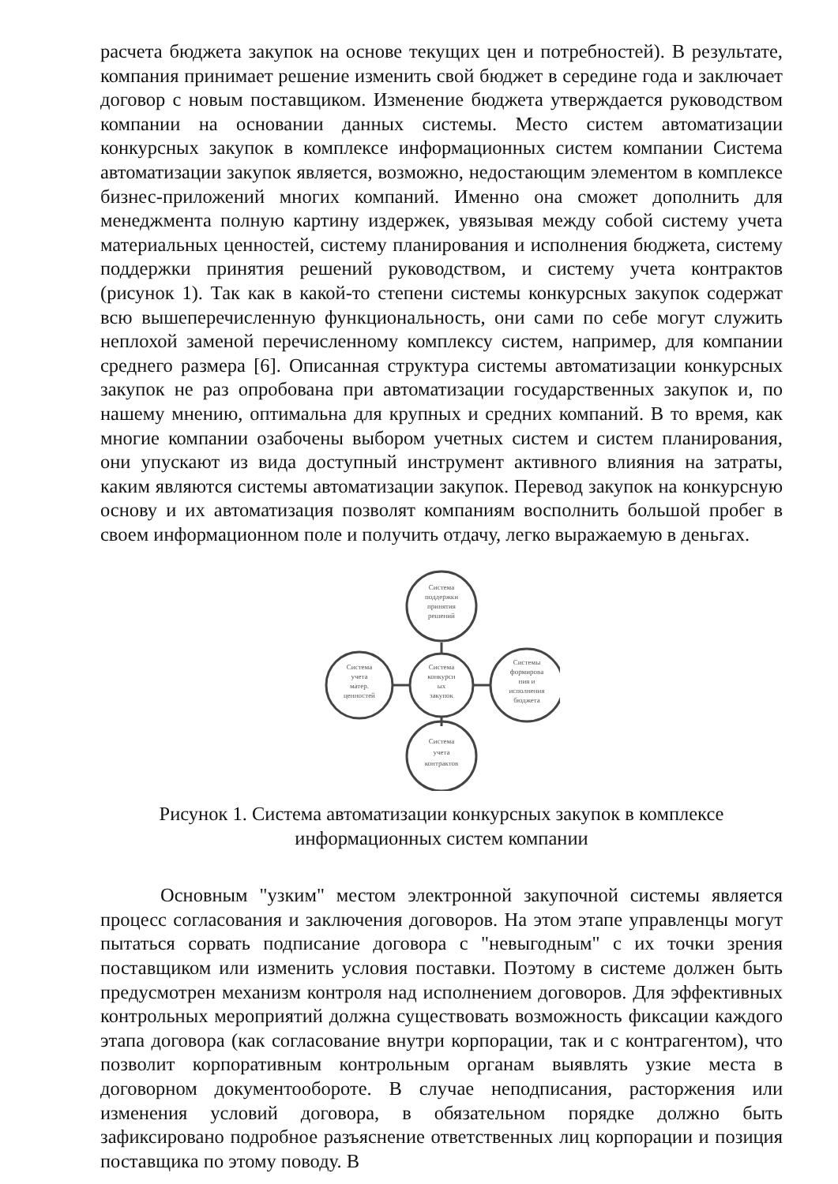расчета бюджета закупок на основе текущих цен и потребностей). В результате, компания принимает решение изменить свой бюджет в середине года и заключает договор с новым поставщиком. Изменение бюджета утверждается руководством компании на основании данных системы. Место систем автоматизации конкурсных закупок в комплексе информационных систем компании Система автоматизации закупок является, возможно, недостающим элементом в комплексе бизнес-приложений многих компаний. Именно она сможет дополнить для менеджмента полную картину издержек, увязывая между собой систему учета материальных ценностей, систему планирования и исполнения бюджета, систему поддержки принятия решений руководством, и систему учета контрактов (рисунок 1). Так как в какой-то степени системы конкурсных закупок содержат всю вышеперечисленную функциональность, они сами по себе могут служить неплохой заменой перечисленному комплексу систем, например, для компании среднего размера [6]. Описанная структура системы автоматизации конкурсных закупок не раз опробована при автоматизации государственных закупок и, по нашему мнению, оптимальна для крупных и средних компаний. В то время, как многие компании озабочены выбором учетных систем и систем планирования, они упускают из вида доступный инструмент активного влияния на затраты, каким являются системы автоматизации закупок. Перевод закупок на конкурсную основу и их автоматизация позволят компаниям восполнить большой пробег в своем информационном поле и получить отдачу, легко выражаемую в деньгах.
Система
поддержки
принятия
решений
Система
конкурсн
ых
закупок
Система
учета
матер.
ценностей
Системы
формирова
ния и
исполнения
бюджета
Система
учета
контрактов
Рисунок 1. Система автоматизации конкурсных закупок в комплексе
информационных систем компании
Основным "узким" местом электронной закупочной системы является процесс согласования и заключения договоров. На этом этапе управленцы могут пытаться сорвать подписание договора с "невыгодным" с их точки зрения поставщиком или изменить условия поставки. Поэтому в системе должен быть предусмотрен механизм контроля над исполнением договоров. Для эффективных контрольных мероприятий должна существовать возможность фиксации каждого этапа договора (как согласование внутри корпорации, так и с контрагентом), что позволит корпоративным контрольным органам выявлять узкие места в договорном документообороте. В случае неподписания, расторжения или изменения условий договора, в обязательном порядке должно быть зафиксировано подробное разъяснение ответственных лиц корпорации и позиция поставщика по этому поводу. В